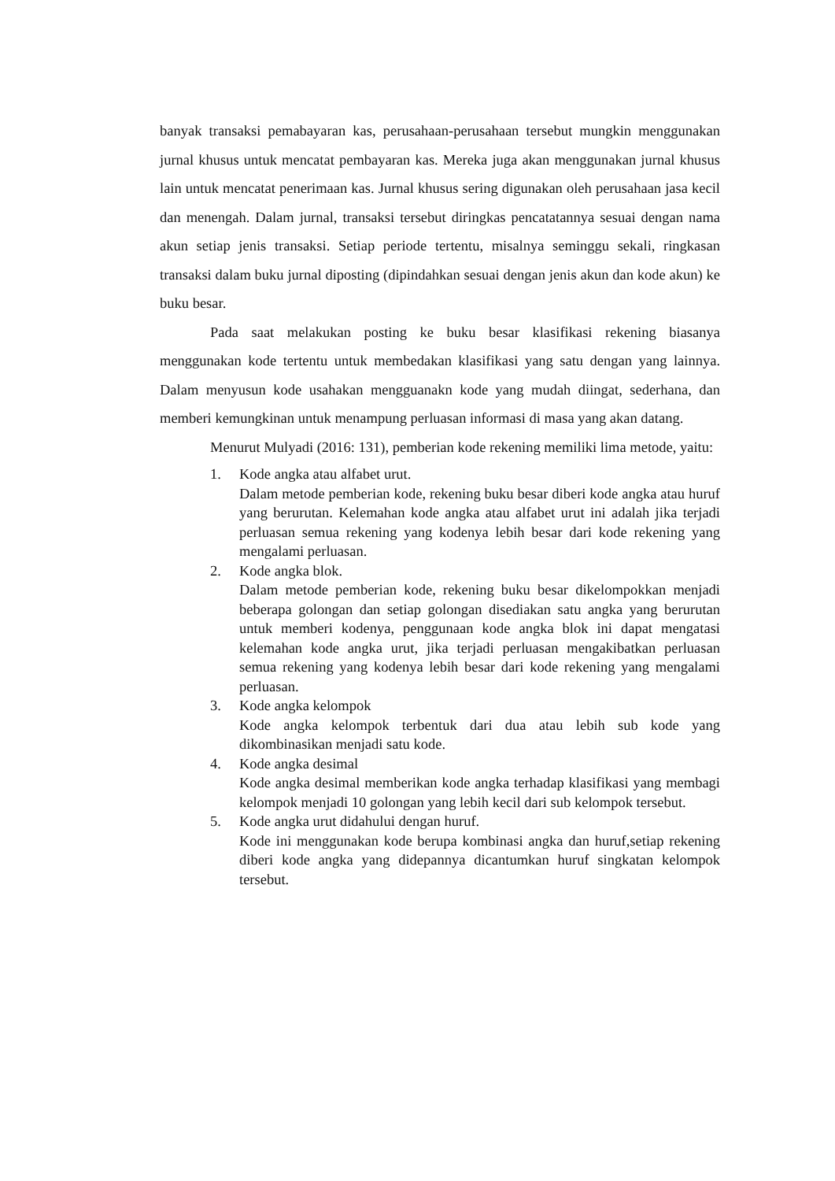banyak transaksi pemabayaran kas, perusahaan-perusahaan tersebut mungkin menggunakan jurnal khusus untuk mencatat pembayaran kas. Mereka juga akan menggunakan jurnal khusus lain untuk mencatat penerimaan kas. Jurnal khusus sering digunakan oleh perusahaan jasa kecil dan menengah. Dalam jurnal, transaksi tersebut diringkas pencatatannya sesuai dengan nama akun setiap jenis transaksi. Setiap periode tertentu, misalnya seminggu sekali, ringkasan transaksi dalam buku jurnal diposting (dipindahkan sesuai dengan jenis akun dan kode akun) ke buku besar.
Pada saat melakukan posting ke buku besar klasifikasi rekening biasanya menggunakan kode tertentu untuk membedakan klasifikasi yang satu dengan yang lainnya. Dalam menyusun kode usahakan mengguanakn kode yang mudah diingat, sederhana, dan memberi kemungkinan untuk menampung perluasan informasi di masa yang akan datang.
Menurut Mulyadi (2016: 131), pemberian kode rekening memiliki lima metode, yaitu:
1. Kode angka atau alfabet urut.
Dalam metode pemberian kode, rekening buku besar diberi kode angka atau huruf yang berurutan. Kelemahan kode angka atau alfabet urut ini adalah jika terjadi perluasan semua rekening yang kodenya lebih besar dari kode rekening yang mengalami perluasan.
2. Kode angka blok.
Dalam metode pemberian kode, rekening buku besar dikelompokkan menjadi beberapa golongan dan setiap golongan disediakan satu angka yang berurutan untuk memberi kodenya, penggunaan kode angka blok ini dapat mengatasi kelemahan kode angka urut, jika terjadi perluasan mengakibatkan perluasan semua rekening yang kodenya lebih besar dari kode rekening yang mengalami perluasan.
3. Kode angka kelompok
Kode angka kelompok terbentuk dari dua atau lebih sub kode yang dikombinasikan menjadi satu kode.
4. Kode angka desimal
Kode angka desimal memberikan kode angka terhadap klasifikasi yang membagi kelompok menjadi 10 golongan yang lebih kecil dari sub kelompok tersebut.
5. Kode angka urut didahului dengan huruf.
Kode ini menggunakan kode berupa kombinasi angka dan huruf,setiap rekening diberi kode angka yang didepannya dicantumkan huruf singkatan kelompok tersebut.